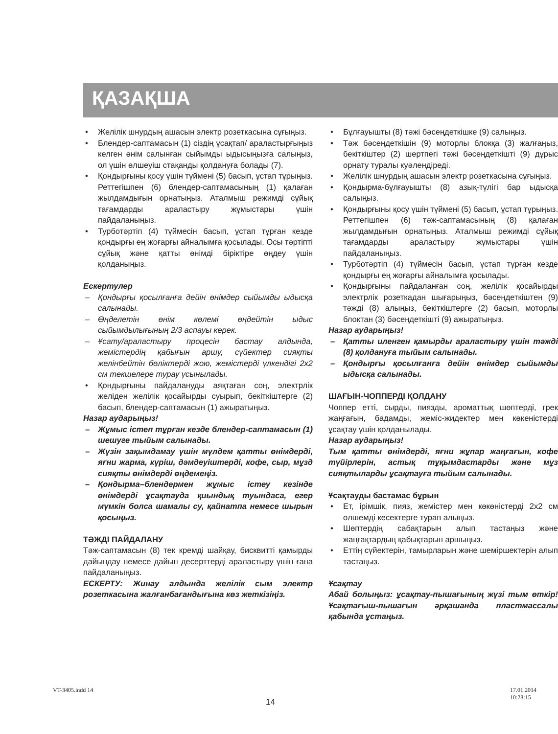ҚАЗАҚША
Желілік шнурдың ашасын электр розеткасына сұғыңыз.
Блендер-саптамасын (1) сіздің ұсақтап/ араластырғыңыз келген өнім салынған сыйымды ыдысыңызға салыңыз, ол үшін өлшеуіш стақанды қолдануға болады (7).
Қондырғыны қосу үшін түймені (5) басып, ұстап тұрыңыз. Реттегішпен (6) блендер-саптамасының (1) қалаған жылдамдығын орнатыңыз. Аталмыш режимді сұйық тағамдарды араластыру жұмыстары үшін пайдаланыңыз.
Турботәртіп (4) түймесін басып, ұстап тұрған кезде қондырғы ең жоғарғы айналымға қосылады. Осы тәртіпті сұйық және қатты өнімді біріктіре өңдеу үшін қолданыңыз.
Ескертулер
Қондырғы қосылғанға дейін өнімдер сыйымды ыдысқа салынады.
Өңделетін өнім көлемі өңдейтін ыдыс сыйымдылығының 2/3 аспауы керек.
Ұсату/араластыру процесін бастау алдында, жемістердің қабығын аршу, сүйектер сияқты желінбейтін бөліктерді жою, жемістерді үлкендігі 2x2 см текшелере турау ұсынылады.
Қондырғыны пайдалануды аяқтаған соң, электрлік желіден желілік қосайырды суырып, бекіткіштерге (2) басып, блендер-саптамасын (1) ажыратыңыз.
Назар аударыңыз!
Жұмыс істеп тұрған кезде блендер-саптамасын (1) шешуге тыйым салынады.
Жүзін зақымдамау үшін мүлдем қатты өнімдерді, яғни жарма, күріш, дәмдеуіштерді, кофе, сыр, мұзд сияқты өнімдерді өңдемеңіз.
Қондырма–блендермен жұмыс істеу кезінде өнімдерді ұсақтауда қиындық туындаса, егер мүмкін болса шамалы су, қайнатпа немесе шырын қосыңыз.
ТӘЖДІ ПАЙДАЛАНУ
Тәж-саптамасын (8) тек кремді шайқау, бисквитті қамырды дайындау немесе дайын десерттерді араластыру үшін ғана пайдаланыңыз.
ЕСКЕРТУ: Жинау алдында желілік сым электр розеткасына жалғанбағандығына көз жеткізіңіз.
Бұлғауышты (8) тәжі бәсеңдеткішке (9) салыңыз.
Тәж бәсеңдеткішін (9) моторлы блокқа (3) жалғаңыз, бекіткіштер (2) шертпегі тәжі бәсеңдеткішті (9) дұрыс орнату туралы куәлендіреді.
Желілік шнурдың ашасын электр розеткасына сұғыңыз.
Қондырма-бұлғауышты (8) азық-түлігі бар ыдысқа салыңыз.
Қондырғыны қосу үшін түймені (5) басып, ұстап тұрыңыз. Реттегішпен (6) тәж-саптамасының (8) қалаған жылдамдығын орнатыңыз. Аталмыш режимді сұйық тағамдарды араластыру жұмыстары үшін пайдаланыңыз.
Турботәртіп (4) түймесін басып, ұстап тұрған кезде қондырғы ең жоғарғы айналымға қосылады.
Қондырғыны пайдаланған соң, желілік қосайырды электрлік розеткадан шығарыңыз, бәсеңдеткіштен (9) тәжді (8) алыңыз, бекіткіштерге (2) басып, моторлы блоктан (3) бәсеңдеткішті (9) ажыратыңыз.
Назар аударыңыз!
Қатты иленген қамырды араластыру үшін тәжді (8) қолдануға тыйым салынады.
Қондырғы қосылғанға дейін өнімдер сыйымды ыдысқа салынады.
ШАҒЫН-ЧОППЕРДІ ҚОЛДАНУ
Чоппер етті, сырды, пиязды, ароматтық шөптерді, грек жаңғағын, бадамды, жеміс-жидектер мен көкеністерді ұсақтау үшін қолданылады.
Назар аударыңыз!
Тым қатты өнімдерді, яғни жұпар жаңғағын, кофе түйірлерін, астық тұқымдастарды және мұз сияқтыларды ұсақтауға тыйым салынады.
Ұсақтауды бастамас бұрын
Ет, ірімшік, пияз, жемістер мен көкөністерді 2x2 см өлшемді кесектерге турап алыңыз.
Шөптердің сабақтарын алып тастаңыз және жаңғақтардың қабықтарын аршыңыз.
Еттің сүйектерін, тамырларын және шеміршектерін алып тастаңыз.
Ұсақтау
Абай болыңыз: ұсақтау-пышағының жүзі тым өткір! Ұсақтағыш-пышағын әрқашанда пластмассалы қабында ұстаңыз.
14
VT-3405.indd 14 17.01.2014 10:28:15